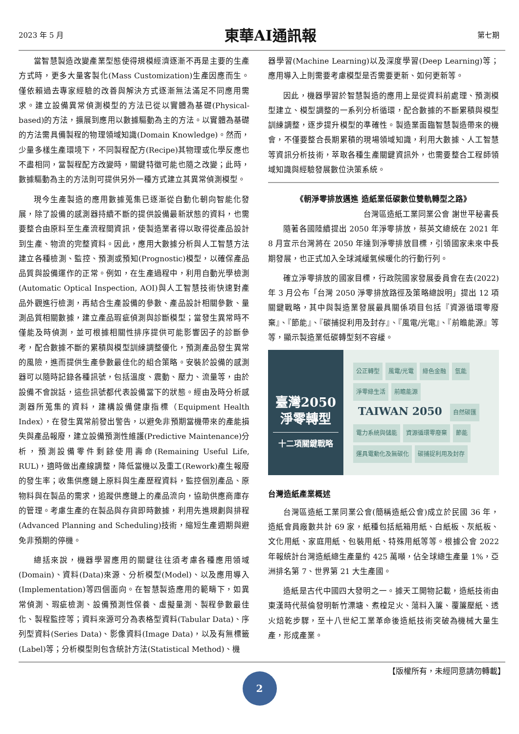2023 年 5 月
東華AI通訊報
第七期
當智慧製造改變產業型態使得規模經濟逐漸不再是主要的生產方式時，更多大量客製化(Mass Customization)生產因應而生。僅依賴過去專家經驗的改善與解決方式逐漸無法滿足不同應用需求。建立設備異常偵測模型的方法已從以實體為基礎(Physical-based)的方法，擴展到應用以數據驅動為主的方法。以實體為基礎的方法需具備製程的物理領域知識(Domain Knowledge)。然而，少量多樣生產環境下，不同製程配方(Recipe)其物理或化學反應也不盡相同，當製程配方改變時，關鍵特徵可能也隨之改變；此時，數據驅動為主的方法則可提供另外一種方式建立其異常偵測模型。
現今生產製造的應用數據蒐集已逐漸從自動化朝向智能化發展，除了設備的感測器持續不斷的提供設備最新狀態的資料，也需要整合由原料至生產流程間資訊，使製造業者得以取得從產品設計到生產、物流的完整資料。因此，應用大數據分析與人工智慧方法建立各種檢測、監控、預測或預知(Prognostic)模型，以確保產品品質與設備運作的正常。例如，在生產過程中，利用自動光學檢測(Automatic Optical Inspection, AOI)與人工智慧技術快速對產品外觀進行檢測，再結合生產設備的參數、產品設計相關參數、量測品質相關數據，建立產品瑕疵偵測與診斷模型；當發生異常時不僅能及時偵測，並可根據相關性排序提供可能影響因子的診斷參考，配合數據不斷的累積與模型訓練調整優化，預測產品發生異常的風險，進而提供生產參數最佳化的組合策略。安裝於設備的感測器可以隨時記錄各種訊號，包括溫度、震動、壓力、流量等，由於設備不會說話，這些訊號都代表設備當下的狀態。經由及時分析感測器所蒐集的資料，建構設備健康指標（Equipment Health Index），在發生異常前發出警告，以避免非預期當機帶來的產能損失與產品報廢，建立設備預測性維護(Predictive Maintenance)分析，預測設備零件剩餘使用壽命(Remaining Useful Life, RUL)，適時做出產線調整，降低當機以及重工(Rework)產生報廢的發生率；收集供應鏈上原料與生產歷程資料，監控個別產品、原物料與在製品的需求，追蹤供應鏈上的產品流向，協助供應商庫存的管理。考慮生產的在製品與存貨即時數據，利用先進規劃與排程(Advanced Planning and Scheduling)技術，縮短生產週期與避免非預期的停機。
總括來說，機器學習應用的關鍵往往須考慮各種應用領域(Domain)、資料(Data)來源、分析模型(Model)、以及應用導入(Implementation)等四個面向。在智慧製造應用的範疇下，如異常偵測、瑕疵檢測、設備預測性保養、虛擬量測、製程參數最佳化、製程監控等；資料來源可分為表格型資料(Tabular Data)、序列型資料(Series Data)、影像資料(Image Data)，以及有無標籤(Label)等；分析模型則包含統計方法(Statistical Method)、機
器學習(Machine Learning)以及深度學習(Deep Learning)等；應用導入上則需要考慮模型是否需要更新、如何更新等。
因此，機器學習於智慧製造的應用上是從資料前處理、預測模型建立、模型調整的一系列分析循環，配合數據的不斷累積與模型訓練調整，逐步提升模型的準確性。製造業面臨智慧製造帶來的機會，不僅要整合長期累積的現場領域知識，利用大數據、人工智慧等資訊分析技術，萃取各種生產關鍵資訊外，也需要整合工程師領域知識與經驗發展數位決策系統。
《朝淨零排放邁進 造紙業低碳數位雙軌轉型之路》
台灣區造紙工業同業公會 謝世平秘書長
隨著各國陸續提出 2050 年淨零排放，蔡英文總統在 2021 年 8 月宣示台灣將在 2050 年達到淨零排放目標，引領國家未來中長期發展，也正式加入全球減緩氣候暖化的行動行列。
確立淨零排放的國家目標，行政院國家發展委員會在去(2022)年 3 月公布「台灣 2050 淨零排放路徑及策略總說明」提出 12 項關鍵戰略，其中與製造業發展最具關係項目包括『資源循環零廢棄』、『節能』、『碳捕捉利用及封存』、『風電/光電』、『前瞻能源』等等，顯示製造業低碳轉型刻不容緩。
臺灣2050
淨零轉型
十二項關鍵戰略
公正轉型 風電/光電 綠色金融 氫能 淨零綠生活 前瞻能源 TAIWAN 2050 自然碳匯 電力系統與儲能 資源循環零廢棄 節能 運具電動化及無碳化 碳捕捉利用及封存
台灣造紙產業概述
台灣區造紙工業同業公會(簡稱造紙公會)成立於民國 36 年，造紙會員廠數共計 69 家，紙種包括紙箱用紙、白紙板、灰紙板、文化用紙、家庭用紙、包裝用紙、特殊用紙等等。根據公會 2022 年報統計台灣造紙總生產量約 425 萬噸，佔全球總生產量 1%，亞洲排名第 7、世界第 21 大生產國。
造紙是古代中國四大發明之一。據天工開物記載，造紙技術由東漢時代蔡倫發明斬竹漂塘、煮楻足火、蕩料入簾、覆簾壓紙、透火焙乾步驟，至十八世紀工業革命後造紙技術突破為機械大量生產，形成產業。
【版權所有，未經同意請勿轉載】
2